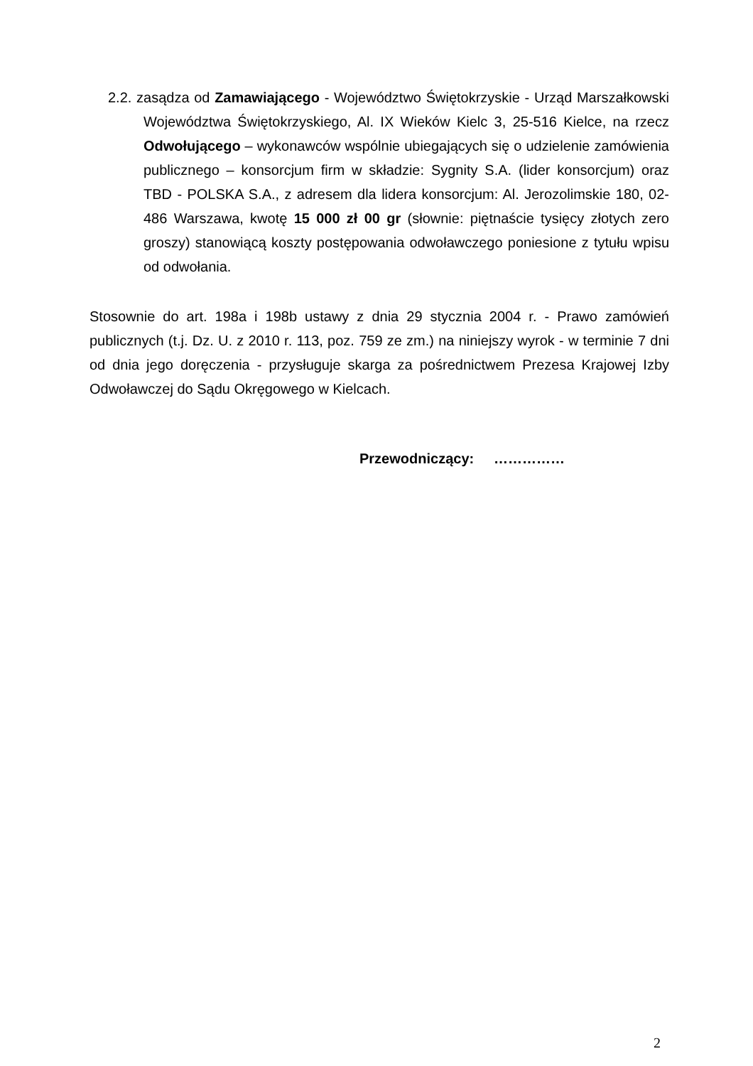2.2. zasądza od Zamawiającego - Województwo Świętokrzyskie - Urząd Marszałkowski Województwa Świętokrzyskiego, Al. IX Wieków Kielc 3, 25-516 Kielce, na rzecz Odwołującego – wykonawców wspólnie ubiegających się o udzielenie zamówienia publicznego – konsorcjum firm w składzie: Sygnity S.A. (lider konsorcjum) oraz TBD - POLSKA S.A., z adresem dla lidera konsorcjum: Al. Jerozolimskie 180, 02-486 Warszawa, kwotę 15 000 zł 00 gr (słownie: piętnaście tysięcy złotych zero groszy) stanowiącą koszty postępowania odwoławczego poniesione z tytułu wpisu od odwołania.
Stosownie do art. 198a i 198b ustawy z dnia 29 stycznia 2004 r. - Prawo zamówień publicznych (t.j. Dz. U. z 2010 r. 113, poz. 759 ze zm.) na niniejszy wyrok - w terminie 7 dni od dnia jego doręczenia - przysługuje skarga za pośrednictwem Prezesa Krajowej Izby Odwoławczej do Sądu Okręgowego w Kielcach.
Przewodniczący: ……………
2